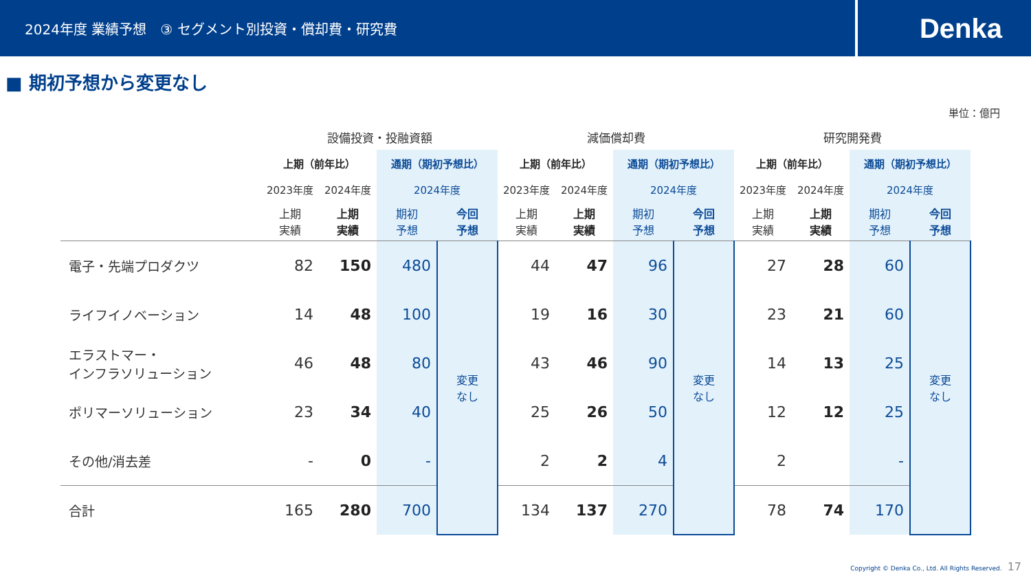2024年度 業績予想　③ セグメント別投資・償却費・研究費
Denka
■ 期初予想から変更なし
単位：億円
| | 設備投資・投融資額 | | | | 減価償却費 | | | | 研究開発費 | | | |
| | 上期（前年比） | | 通期（期初予想比） | | 上期（前年比） | | 通期（期初予想比） | | 上期（前年比） | | 通期（期初予想比） | |
| | 2023年度 | 2024年度 | 2024年度 | | 2023年度 | 2024年度 | 2024年度 | | 2023年度 | 2024年度 | 2024年度 | |
| | 上期 実績 | 上期 実績 | 期初 予想 | 今回 予想 | 上期 実績 | 上期 実績 | 期初 予想 | 今回 予想 | 上期 実績 | 上期 実績 | 期初 予想 | 今回 予想 |
| 電子・先端プロダクツ | 82 | 150 | 480 | 変更 なし | 44 | 47 | 96 | 変更 なし | 27 | 28 | 60 | 変更 なし |
| ライフイノベーション | 14 | 48 | 100 | | 19 | 16 | 30 | | 23 | 21 | 60 | |
| エラストマー・ インフラソリューション | 46 | 48 | 80 | | 43 | 46 | 90 | | 14 | 13 | 25 | |
| ポリマーソリューション | 23 | 34 | 40 | | 25 | 26 | 50 | | 12 | 12 | 25 | |
| その他/消去差 | - | 0 | - | | 2 | 2 | 4 | | 2 | | - | |
| 合計 | 165 | 280 | 700 | | 134 | 137 | 270 | | 78 | 74 | 170 | |
Copyright © Denka Co., Ltd. All Rights Reserved. 17